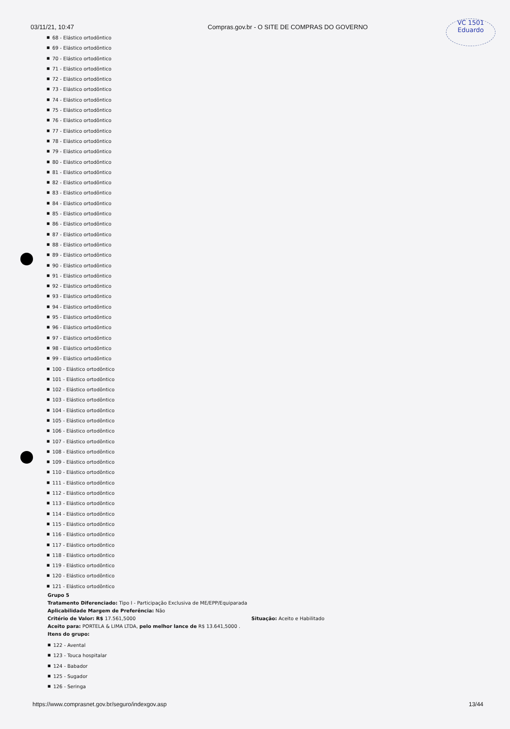03/11/21, 10:47 Compras.gov.br - O SITE DE COMPRAS DO GOVERNO
VC 1501
Eduardo
■ 68 - Elástico ortodôntico
■ 69 - Elástico ortodôntico
■ 70 - Elástico ortodôntico
■ 71 - Elástico ortodôntico
■ 72 - Elástico ortodôntico
■ 73 - Elástico ortodôntico
■ 74 - Elástico ortodôntico
■ 75 - Elástico ortodôntico
■ 76 - Elástico ortodôntico
■ 77 - Elástico ortodôntico
■ 78 - Elástico ortodôntico
■ 79 - Elástico ortodôntico
■ 80 - Elástico ortodôntico
■ 81 - Elástico ortodôntico
■ 82 - Elástico ortodôntico
■ 83 - Elástico ortodôntico
■ 84 - Elástico ortodôntico
■ 85 - Elástico ortodôntico
■ 86 - Elástico ortodôntico
■ 87 - Elástico ortodôntico
■ 88 - Elástico ortodôntico
■ 89 - Elástico ortodôntico
■ 90 - Elástico ortodôntico
■ 91 - Elástico ortodôntico
■ 92 - Elástico ortodôntico
■ 93 - Elástico ortodôntico
■ 94 - Elástico ortodôntico
■ 95 - Elástico ortodôntico
■ 96 - Elástico ortodôntico
■ 97 - Elástico ortodôntico
■ 98 - Elástico ortodôntico
■ 99 - Elástico ortodôntico
■ 100 - Elástico ortodôntico
■ 101 - Elástico ortodôntico
■ 102 - Elástico ortodôntico
■ 103 - Elástico ortodôntico
■ 104 - Elástico ortodôntico
■ 105 - Elástico ortodôntico
■ 106 - Elástico ortodôntico
■ 107 - Elástico ortodôntico
■ 108 - Elástico ortodôntico
■ 109 - Elástico ortodôntico
■ 110 - Elástico ortodôntico
■ 111 - Elástico ortodôntico
■ 112 - Elástico ortodôntico
■ 113 - Elástico ortodôntico
■ 114 - Elástico ortodôntico
■ 115 - Elástico ortodôntico
■ 116 - Elástico ortodôntico
■ 117 - Elástico ortodôntico
■ 118 - Elástico ortodôntico
■ 119 - Elástico ortodôntico
■ 120 - Elástico ortodôntico
■ 121 - Elástico ortodôntico
Grupo 5
Tratamento Diferenciado: Tipo I - Participação Exclusiva de ME/EPP/Equiparada
Aplicabilidade Margem de Preferência: Não
Critério de Valor: R$ 17.561,5000 Situação: Aceito e Habilitado
Aceito para: PORTELA & LIMA LTDA, pelo melhor lance de R$ 13.641,5000 .
Itens do grupo:
■ 122 - Avental
■ 123 - Touca hospitalar
■ 124 - Babador
■ 125 - Sugador
■ 126 - Seringa
https://www.comprasnet.gov.br/seguro/indexgov.asp
13/44